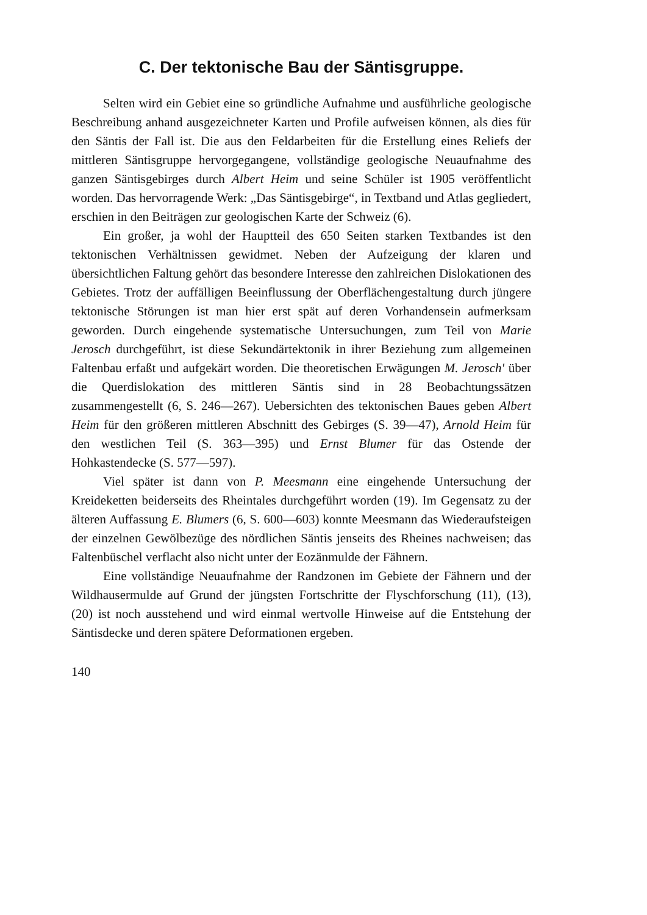C. Der tektonische Bau der Säntisgruppe.
Selten wird ein Gebiet eine so gründliche Aufnahme und ausführliche geologische Beschreibung anhand ausgezeichneter Karten und Profile aufweisen können, als dies für den Säntis der Fall ist. Die aus den Feldarbeiten für die Erstellung eines Reliefs der mittleren Säntisgruppe hervorgegangene, vollständige geologische Neuaufnahme des ganzen Säntisgebirges durch Albert Heim und seine Schüler ist 1905 veröffentlicht worden. Das hervorragende Werk: „Das Säntisgebirge“, in Textband und Atlas gegliedert, erschien in den Beiträgen zur geologischen Karte der Schweiz (6).
Ein großer, ja wohl der Hauptteil des 650 Seiten starken Textbandes ist den tektonischen Verhältnissen gewidmet. Neben der Aufzeigung der klaren und übersichtlichen Faltung gehört das besondere Interesse den zahlreichen Dislokationen des Gebietes. Trotz der auffälligen Beeinflussung der Oberflächengestaltung durch jüngere tektonische Störungen ist man hier erst spät auf deren Vorhandensein aufmerksam geworden. Durch eingehende systematische Untersuchungen, zum Teil von Marie Jerosch durchgeführt, ist diese Sekundärtektonik in ihrer Beziehung zum allgemeinen Faltenbau erfaßt und aufgekärt worden. Die theoretischen Erwägungen M. Jerosch' über die Querdislokation des mittleren Säntis sind in 28 Beobachtungssätzen zusammengestellt (6, S. 246—267). Uebersichten des tektonischen Baues geben Albert Heim für den größeren mittleren Abschnitt des Gebirges (S. 39—47), Arnold Heim für den westlichen Teil (S. 363—395) und Ernst Blumer für das Ostende der Hohkastendecke (S. 577—597).
Viel später ist dann von P. Meesmann eine eingehende Untersuchung der Kreideketten beiderseits des Rheintales durchgeführt worden (19). Im Gegensatz zu der älteren Auffassung E. Blumers (6, S. 600—603) konnte Meesmann das Wiederaufsteigen der einzelnen Gewölbezüge des nördlichen Säntis jenseits des Rheines nachweisen; das Faltenbüschel verflacht also nicht unter der Eozänmulde der Fähnern.
Eine vollständige Neuaufnahme der Randzonen im Gebiete der Fähnern und der Wildhausermulde auf Grund der jüngsten Fortschritte der Flyschforschung (11), (13), (20) ist noch ausstehend und wird einmal wertvolle Hinweise auf die Entstehung der Säntisdecke und deren spätere Deformationen ergeben.
140